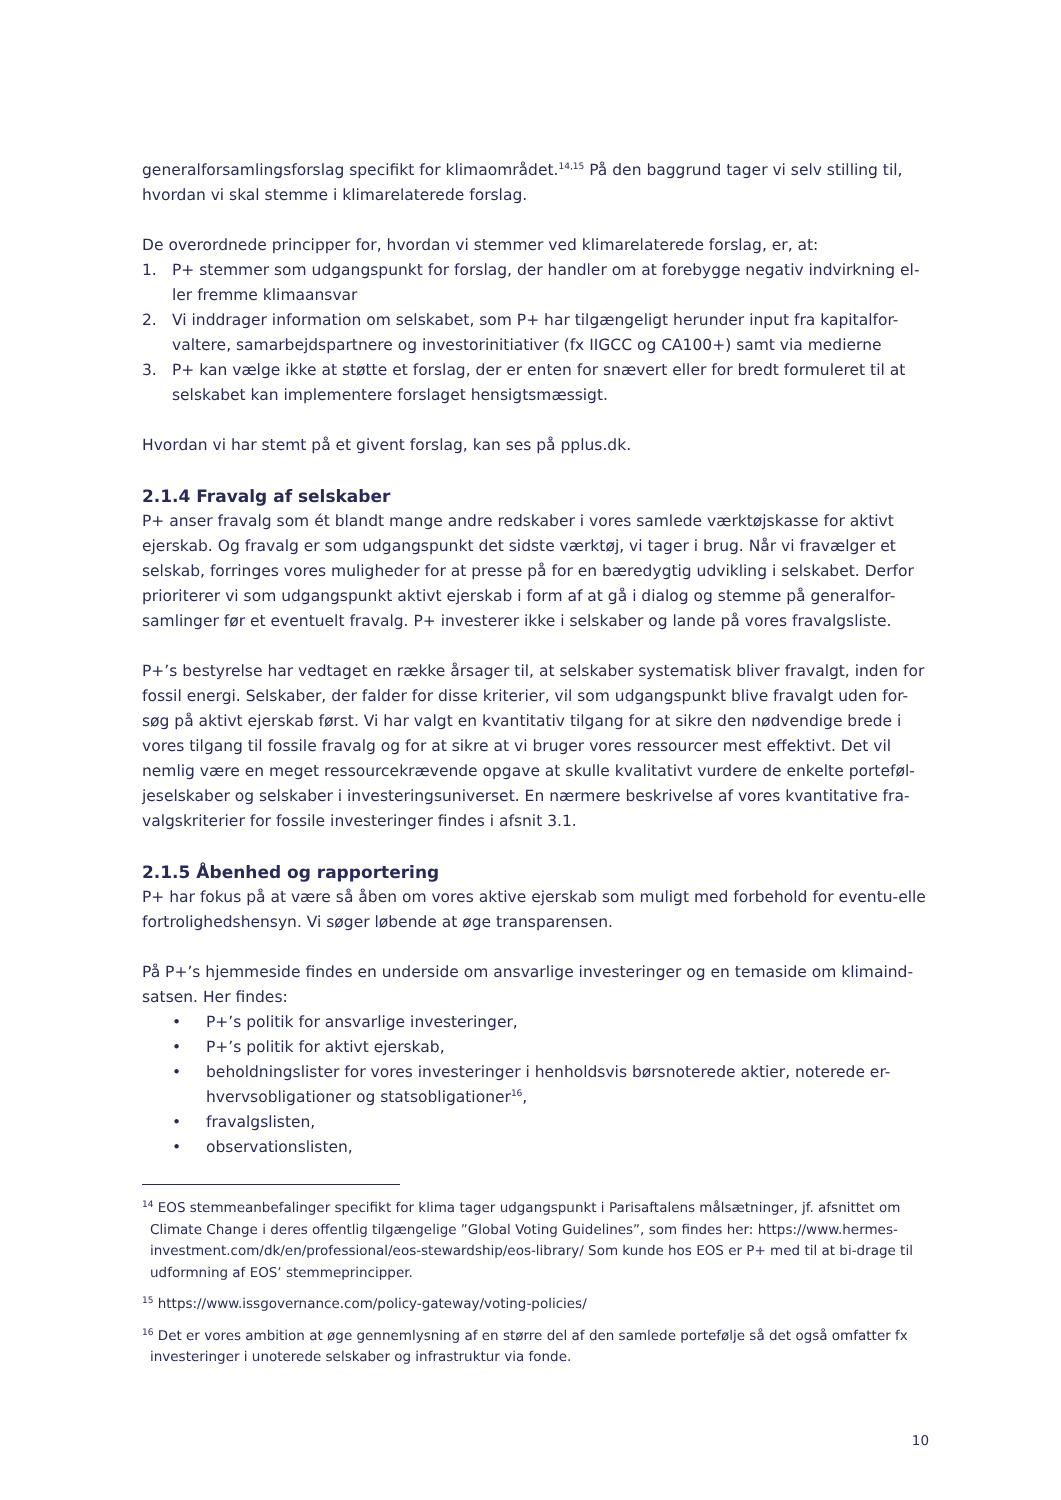generalforsamlingsforslag specifikt for klimaområdet.<sup>14,15</sup> På den baggrund tager vi selv stilling til, hvordan vi skal stemme i klimarelaterede forslag.
De overordnede principper for, hvordan vi stemmer ved klimarelaterede forslag, er, at:
1. P+ stemmer som udgangspunkt for forslag, der handler om at forebygge negativ indvirkning el-ler fremme klimaansvar
2. Vi inddrager information om selskabet, som P+ har tilgængeligt herunder input fra kapitalfor-valtere, samarbejdspartnere og investorinitiativer (fx IIGCC og CA100+) samt via medierne
3. P+ kan vælge ikke at støtte et forslag, der er enten for snævert eller for bredt formuleret til at selskabet kan implementere forslaget hensigtsmæssigt.
Hvordan vi har stemt på et givent forslag, kan ses på pplus.dk.
2.1.4 Fravalg af selskaber
P+ anser fravalg som ét blandt mange andre redskaber i vores samlede værktøjskasse for aktivt ejerskab. Og fravalg er som udgangspunkt det sidste værktøj, vi tager i brug. Når vi fravælger et selskab, forringes vores muligheder for at presse på for en bæredygtig udvikling i selskabet. Derfor prioriterer vi som udgangspunkt aktivt ejerskab i form af at gå i dialog og stemme på generalfor-samlinger før et eventuelt fravalg. P+ investerer ikke i selskaber og lande på vores fravalgsliste.
P+’s bestyrelse har vedtaget en række årsager til, at selskaber systematisk bliver fravalgt, inden for fossil energi. Selskaber, der falder for disse kriterier, vil som udgangspunkt blive fravalgt uden for-søg på aktivt ejerskab først. Vi har valgt en kvantitativ tilgang for at sikre den nødvendige brede i vores tilgang til fossile fravalg og for at sikre at vi bruger vores ressourcer mest effektivt. Det vil nemlig være en meget ressourcekrævende opgave at skulle kvalitativt vurdere de enkelte porteføl-jeselskaber og selskaber i investeringsuniverset. En nærmere beskrivelse af vores kvantitative fra-valgskriterier for fossile investeringer findes i afsnit 3.1.
2.1.5 Åbenhed og rapportering
P+ har fokus på at være så åben om vores aktive ejerskab som muligt med forbehold for eventu-elle fortrolighedshensyn. Vi søger løbende at øge transparensen.
På P+’s hjemmeside findes en underside om ansvarlige investeringer og en temaside om klimaind-satsen. Her findes:
• P+’s politik for ansvarlige investeringer,
• P+’s politik for aktivt ejerskab,
• beholdningslister for vores investeringer i henholdsvis børsnoterede aktier, noterede er-hvervsobligationer og statsobligationer<sup>16</sup>,
• fravalgslisten,
• observationslisten,
<sup>14</sup> EOS stemmeanbefalinger specifikt for klima tager udgangspunkt i Parisaftalens målsætninger, jf. afsnittet om Climate Change i deres offentlig tilgængelige ”Global Voting Guidelines”, som findes her: https://www.hermes-investment.com/dk/en/professional/eos-stewardship/eos-library/ Som kunde hos EOS er P+ med til at bi-drage til udformning af EOS’ stemmeprincipper.
<sup>15</sup> https://www.issgovernance.com/policy-gateway/voting-policies/
<sup>16</sup> Det er vores ambition at øge gennemlysning af en større del af den samlede portefølje så det også omfatter fx investeringer i unoterede selskaber og infrastruktur via fonde.
10